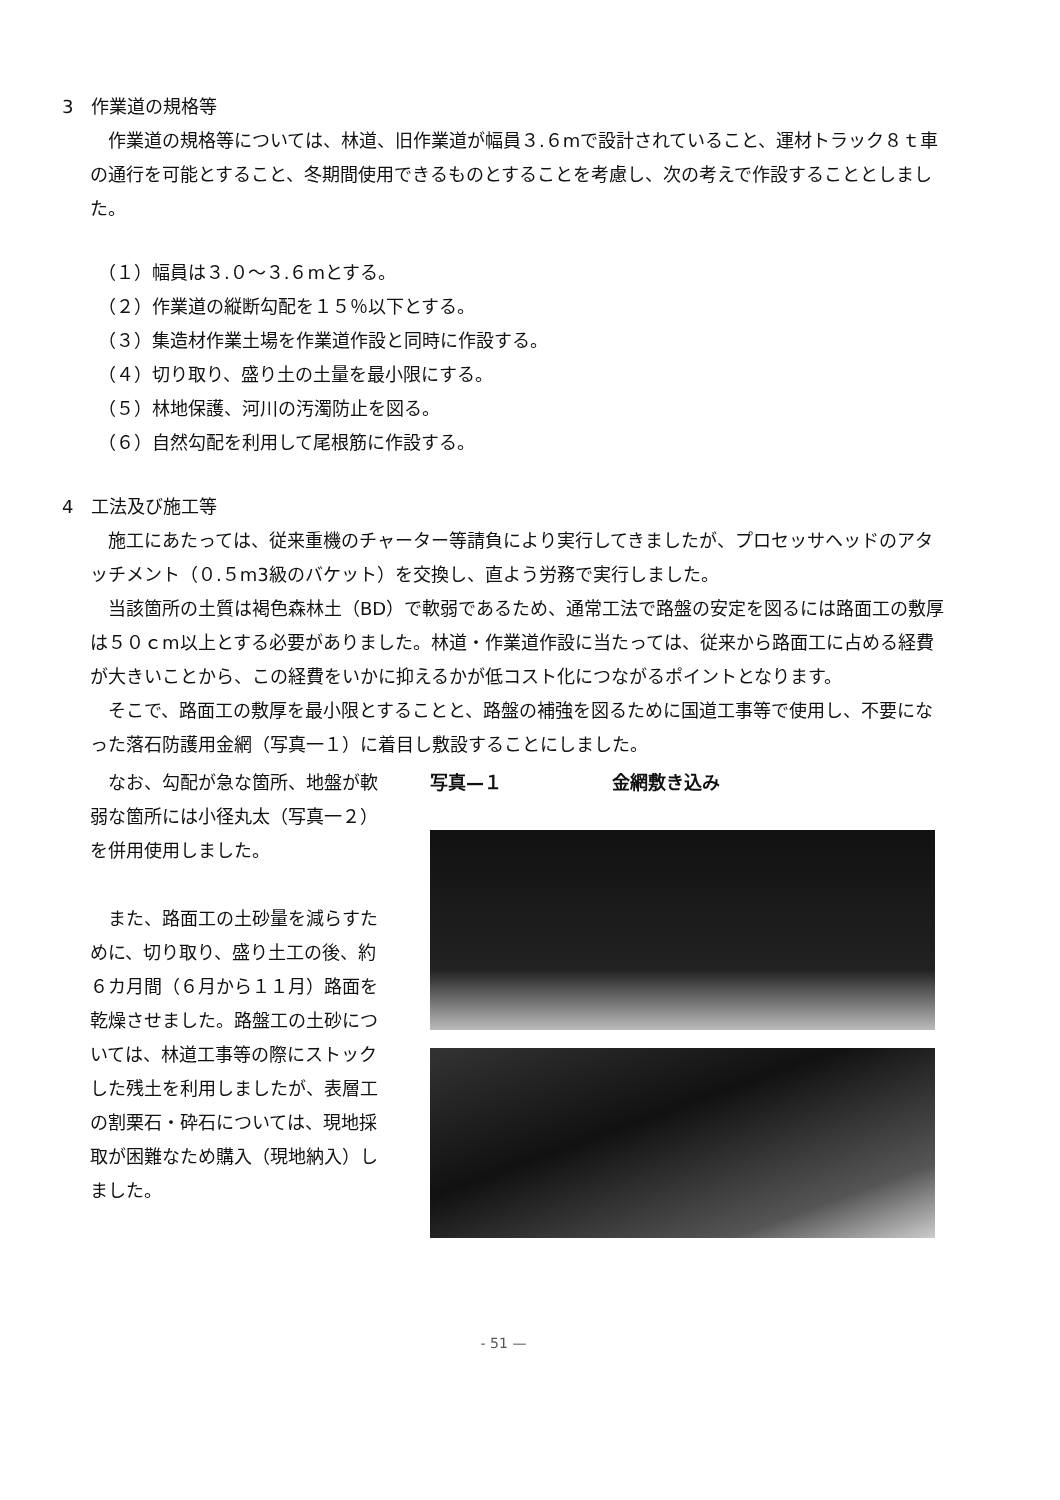3　作業道の規格等
作業道の規格等については、林道、旧作業道が幅員３.６mで設計されていること、運材トラック８ｔ車の通行を可能とすること、冬期間使用できるものとすることを考慮し、次の考えで作設することとしました。
（１）幅員は３.０～３.６mとする。
（２）作業道の縦断勾配を１５％以下とする。
（３）集造材作業土場を作業道作設と同時に作設する。
（４）切り取り、盛り土の土量を最小限にする。
（５）林地保護、河川の汚濁防止を図る。
（６）自然勾配を利用して尾根筋に作設する。
4　工法及び施工等
施工にあたっては、従来重機のチャーター等請負により実行してきましたが、プロセッサヘッドのアタッチメント（０.５m3級のバケット）を交換し、直よう労務で実行しました。
当該箇所の土質は褐色森林土（BD）で軟弱であるため、通常工法で路盤の安定を図るには路面工の敷厚は５０ｃm以上とする必要がありました。林道・作業道作設に当たっては、従来から路面工に占める経費が大きいことから、この経費をいかに抑えるかが低コスト化につながるポイントとなります。
そこで、路面工の敷厚を最小限とすることと、路盤の補強を図るために国道工事等で使用し、不要になった落石防護用金網（写真一１）に着目し敷設することにしました。
なお、勾配が急な箇所、地盤が軟弱な箇所には小径丸太（写真一２）を併用使用しました。
また、路面工の土砂量を減らすために、切り取り、盛り土工の後、約６カ月間（６月から１１月）路面を乾燥させました。路盤工の土砂については、林道工事等の際にストックした残土を利用しましたが、表層工の割栗石・砕石については、現地採取が困難なため購入（現地納入）しました。
写真—１ 金網敷き込み
- 51 —